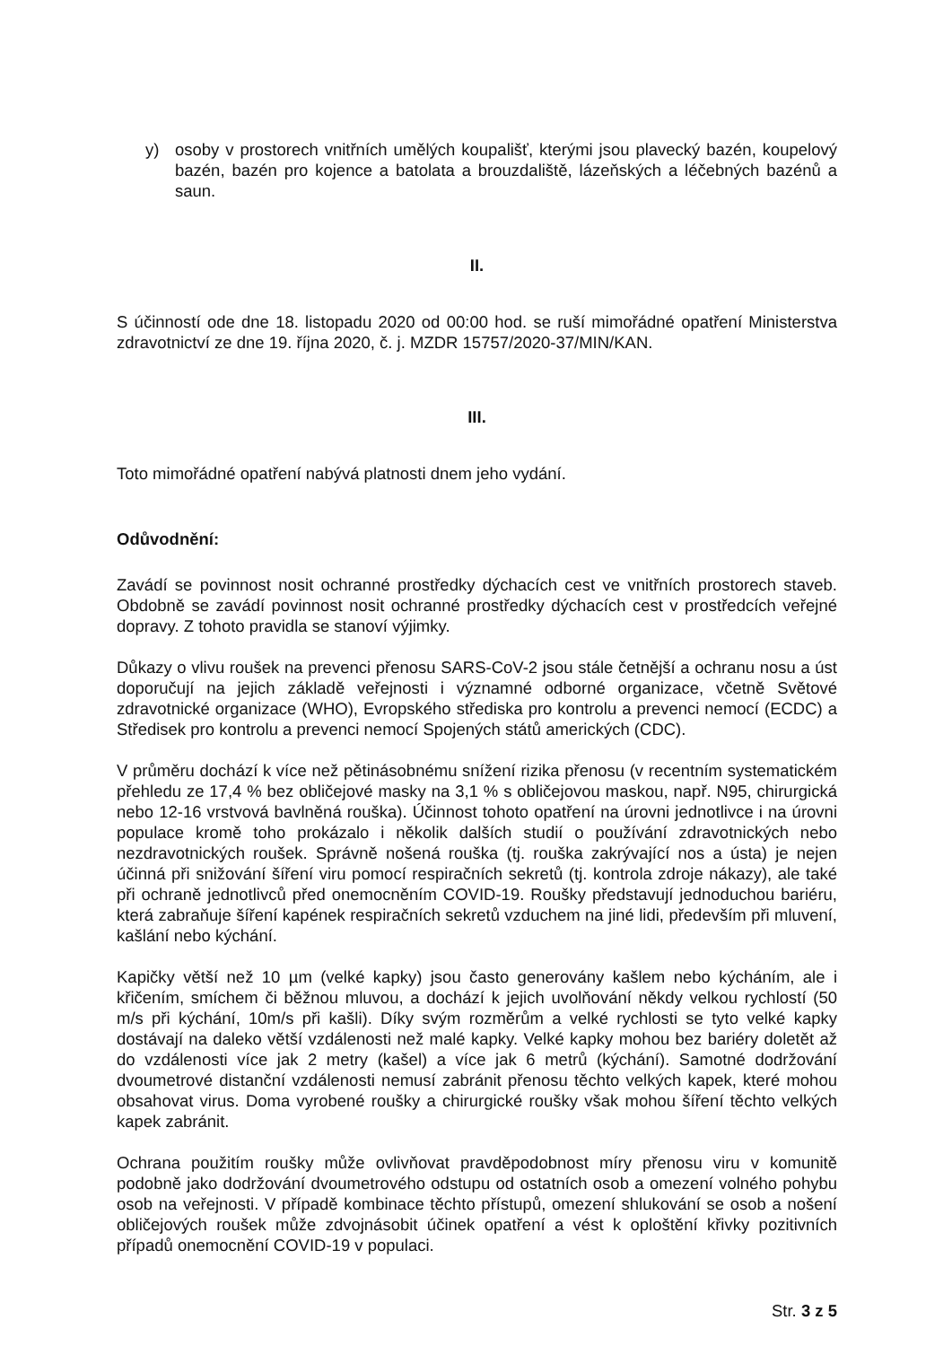y) osoby v prostorech vnitřních umělých koupališť, kterými jsou plavecký bazén, koupelový bazén, bazén pro kojence a batolata a brouzdaliště, lázeňských a léčebných bazénů a saun.
II.
S účinností ode dne 18. listopadu 2020 od 00:00 hod. se ruší mimořádné opatření Ministerstva zdravotnictví ze dne 19. října 2020, č. j. MZDR 15757/2020-37/MIN/KAN.
III.
Toto mimořádné opatření nabývá platnosti dnem jeho vydání.
Odůvodnění:
Zavádí se povinnost nosit ochranné prostředky dýchacích cest ve vnitřních prostorech staveb. Obdobně se zavádí povinnost nosit ochranné prostředky dýchacích cest v prostředcích veřejné dopravy. Z tohoto pravidla se stanoví výjimky.
Důkazy o vlivu roušek na prevenci přenosu SARS-CoV-2 jsou stále četnější a ochranu nosu a úst doporučují na jejich základě veřejnosti i významné odborné organizace, včetně Světové zdravotnické organizace (WHO), Evropského střediska pro kontrolu a prevenci nemocí (ECDC) a Středisek pro kontrolu a prevenci nemocí Spojených států amerických (CDC).
V průměru dochází k více než pětinásobnému snížení rizika přenosu (v recentním systematickém přehledu ze 17,4 % bez obličejové masky na 3,1 % s obličejovou maskou, např. N95, chirurgická nebo 12-16 vrstvová bavlněná rouška). Účinnost tohoto opatření na úrovni jednotlivce i na úrovni populace kromě toho prokázalo i několik dalších studií o používání zdravotnických nebo nezdravotnických roušek. Správně nošená rouška (tj. rouška zakrývající nos a ústa) je nejen účinná při snižování šíření viru pomocí respiračních sekretů (tj. kontrola zdroje nákazy), ale také při ochraně jednotlivců před onemocněním COVID-19. Roušky představují jednoduchou bariéru, která zabraňuje šíření kapének respiračních sekretů vzduchem na jiné lidi, především při mluvení, kašlání nebo kýchání.
Kapičky větší než 10 µm (velké kapky) jsou často generovány kašlem nebo kýcháním, ale i křičením, smíchem či běžnou mluvou, a dochází k jejich uvolňování někdy velkou rychlostí (50 m/s při kýchání, 10m/s při kašli). Díky svým rozměrům a velké rychlosti se tyto velké kapky dostávají na daleko větší vzdálenosti než malé kapky. Velké kapky mohou bez bariéry doletět až do vzdálenosti více jak 2 metry (kašel) a více jak 6 metrů (kýchání). Samotné dodržování dvoumetrové distanční vzdálenosti nemusí zabránit přenosu těchto velkých kapek, které mohou obsahovat virus. Doma vyrobené roušky a chirurgické roušky však mohou šíření těchto velkých kapek zabránit.
Ochrana použitím roušky může ovlivňovat pravděpodobnost míry přenosu viru v komunitě podobně jako dodržování dvoumetrového odstupu od ostatních osob a omezení volného pohybu osob na veřejnosti. V případě kombinace těchto přístupů, omezení shlukování se osob a nošení obličejových roušek může zdvojnásobit účinek opatření a vést k oploštění křivky pozitivních případů onemocnění COVID-19 v populaci.
Str. 3 z 5